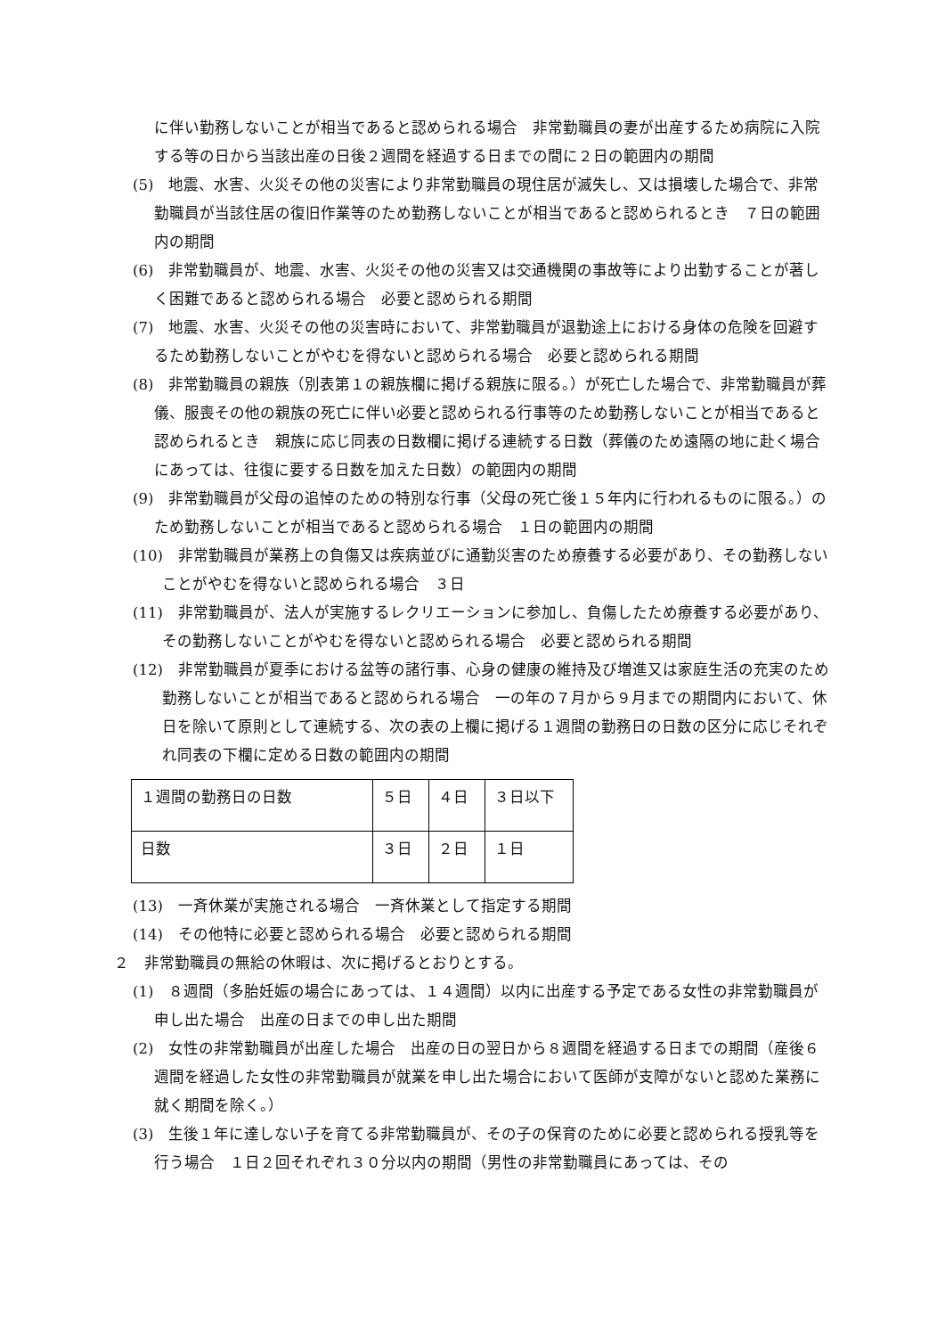に伴い勤務しないことが相当であると認められる場合　非常勤職員の妻が出産するため病院に入院する等の日から当該出産の日後２週間を経過する日までの間に２日の範囲内の期間
(5)　地震、水害、火災その他の災害により非常勤職員の現住居が滅失し、又は損壊した場合で、非常勤職員が当該住居の復旧作業等のため勤務しないことが相当であると認められるとき　７日の範囲内の期間
(6)　非常勤職員が、地震、水害、火災その他の災害又は交通機関の事故等により出勤することが著しく困難であると認められる場合　必要と認められる期間
(7)　地震、水害、火災その他の災害時において、非常勤職員が退勤途上における身体の危険を回避するため勤務しないことがやむを得ないと認められる場合　必要と認められる期間
(8)　非常勤職員の親族（別表第１の親族欄に掲げる親族に限る。）が死亡した場合で、非常勤職員が葬儀、服喪その他の親族の死亡に伴い必要と認められる行事等のため勤務しないことが相当であると認められるとき　親族に応じ同表の日数欄に掲げる連続する日数（葬儀のため遠隔の地に赴く場合にあっては、往復に要する日数を加えた日数）の範囲内の期間
(9)　非常勤職員が父母の追悼のための特別な行事（父母の死亡後１５年内に行われるものに限る。）のため勤務しないことが相当であると認められる場合　１日の範囲内の期間
(10)　非常勤職員が業務上の負傷又は疾病並びに通勤災害のため療養する必要があり、その勤務しないことがやむを得ないと認められる場合　３日
(11)　非常勤職員が、法人が実施するレクリエーションに参加し、負傷したため療養する必要があり、その勤務しないことがやむを得ないと認められる場合　必要と認められる期間
(12)　非常勤職員が夏季における盆等の諸行事、心身の健康の維持及び増進又は家庭生活の充実のため勤務しないことが相当であると認められる場合　一の年の７月から９月までの期間内において、休日を除いて原則として連続する、次の表の上欄に掲げる１週間の勤務日の日数の区分に応じそれぞれ同表の下欄に定める日数の範囲内の期間
| １週間の勤務日の日数 | ５日 | ４日 | ３日以下 |
| 日数 | ３日 | ２日 | １日 |
(13)　一斉休業が実施される場合　一斉休業として指定する期間
(14)　その他特に必要と認められる場合　必要と認められる期間
２　非常勤職員の無給の休暇は、次に掲げるとおりとする。
(1)　８週間（多胎妊娠の場合にあっては、１４週間）以内に出産する予定である女性の非常勤職員が申し出た場合　出産の日までの申し出た期間
(2)　女性の非常勤職員が出産した場合　出産の日の翌日から８週間を経過する日までの期間（産後６週間を経過した女性の非常勤職員が就業を申し出た場合において医師が支障がないと認めた業務に就く期間を除く。）
(3)　生後１年に達しない子を育てる非常勤職員が、その子の保育のために必要と認められる授乳等を行う場合　１日２回それぞれ３０分以内の期間（男性の非常勤職員にあっては、その